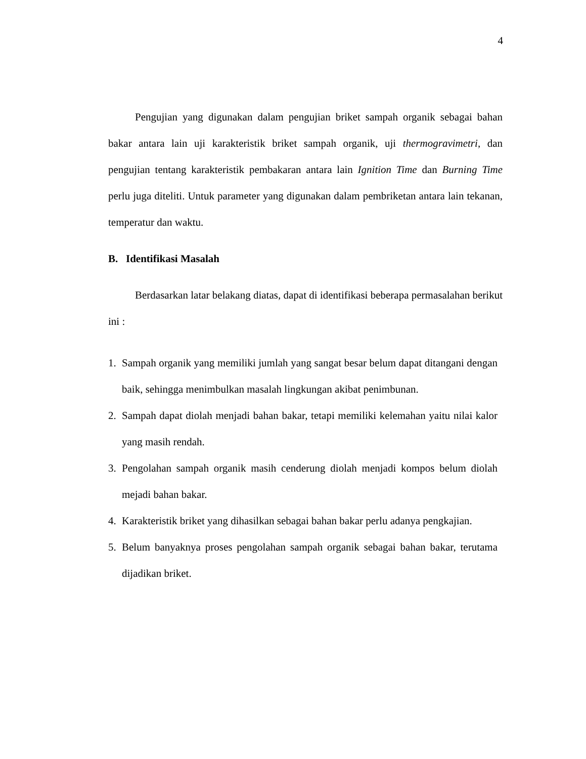4
Pengujian yang digunakan dalam pengujian briket sampah organik sebagai bahan bakar antara lain uji karakteristik briket sampah organik, uji thermogravimetri, dan pengujian tentang karakteristik pembakaran antara lain Ignition Time dan Burning Time perlu juga diteliti. Untuk parameter yang digunakan dalam pembriketan antara lain tekanan, temperatur dan waktu.
B. Identifikasi Masalah
Berdasarkan latar belakang diatas, dapat di identifikasi beberapa permasalahan berikut ini :
1. Sampah organik yang memiliki jumlah yang sangat besar belum dapat ditangani dengan baik, sehingga menimbulkan masalah lingkungan akibat penimbunan.
2. Sampah dapat diolah menjadi bahan bakar, tetapi memiliki kelemahan yaitu nilai kalor yang masih rendah.
3. Pengolahan sampah organik masih cenderung diolah menjadi kompos belum diolah mejadi bahan bakar.
4. Karakteristik briket yang dihasilkan sebagai bahan bakar perlu adanya pengkajian.
5. Belum banyaknya proses pengolahan sampah organik sebagai bahan bakar, terutama dijadikan briket.